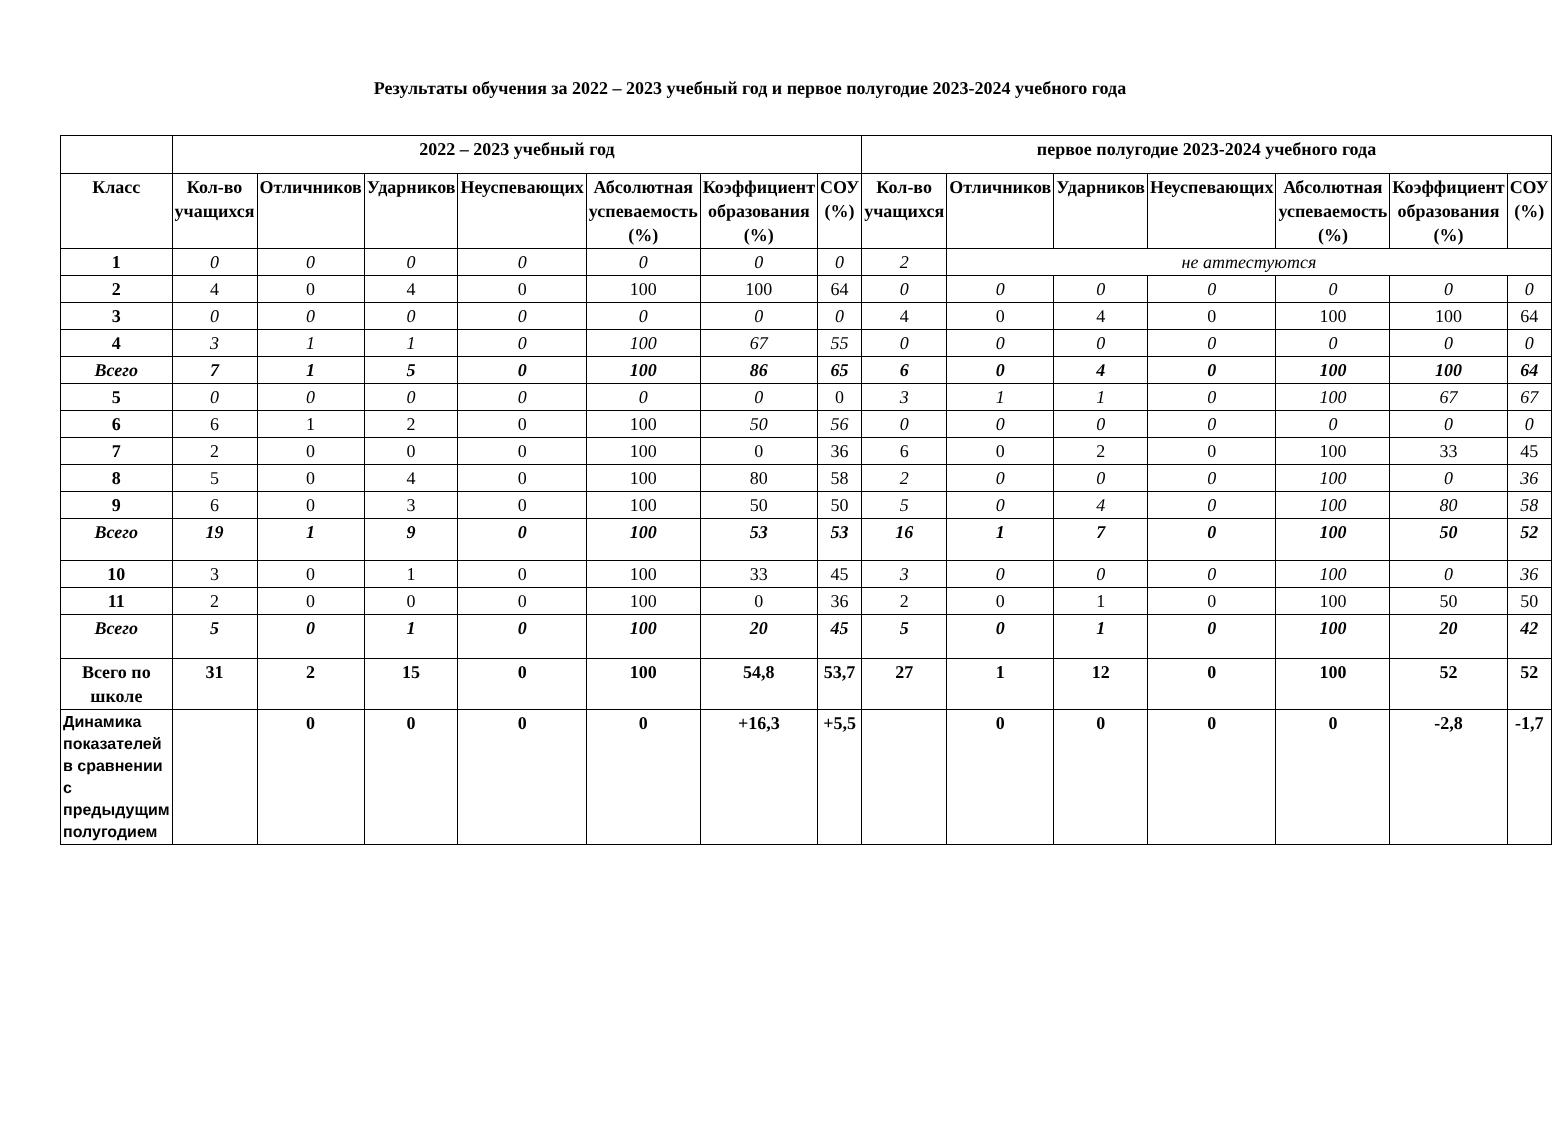Результаты обучения за 2022 – 2023 учебный год и первое полугодие 2023-2024 учебного года
| | 2022 – 2023 учебный год | | | | | | | первое полугодие 2023-2024 учебного года | | | | | | |
| --- | --- | --- | --- | --- | --- | --- | --- | --- | --- | --- | --- | --- | --- | --- |
| Класс | Кол-во учащихся | Отличников | Ударников | Неуспевающих | Абсолютная успеваемость (%) | Коэффициент образования (%) | СОУ (%) | Кол-во учащихся | Отличников | Ударников | Неуспевающих | Абсолютная успеваемость (%) | Коэффициент образования (%) | СОУ (%) |
| 1 | 0 | 0 | 0 | 0 | 0 | 0 | 0 | 2 | не аттестуются | | | | | |
| 2 | 4 | 0 | 4 | 0 | 100 | 100 | 64 | 0 | 0 | 0 | 0 | 0 | 0 | 0 |
| 3 | 0 | 0 | 0 | 0 | 0 | 0 | 0 | 4 | 0 | 4 | 0 | 100 | 100 | 64 |
| 4 | 3 | 1 | 1 | 0 | 100 | 67 | 55 | 0 | 0 | 0 | 0 | 0 | 0 | 0 |
| Всего | 7 | 1 | 5 | 0 | 100 | 86 | 65 | 6 | 0 | 4 | 0 | 100 | 100 | 64 |
| 5 | 0 | 0 | 0 | 0 | 0 | 0 | 0 | 3 | 1 | 1 | 0 | 100 | 67 | 67 |
| 6 | 6 | 1 | 2 | 0 | 100 | 50 | 56 | 0 | 0 | 0 | 0 | 0 | 0 | 0 |
| 7 | 2 | 0 | 0 | 0 | 100 | 0 | 36 | 6 | 0 | 2 | 0 | 100 | 33 | 45 |
| 8 | 5 | 0 | 4 | 0 | 100 | 80 | 58 | 2 | 0 | 0 | 0 | 100 | 0 | 36 |
| 9 | 6 | 0 | 3 | 0 | 100 | 50 | 50 | 5 | 0 | 4 | 0 | 100 | 80 | 58 |
| Всего | 19 | 1 | 9 | 0 | 100 | 53 | 53 | 16 | 1 | 7 | 0 | 100 | 50 | 52 |
| 10 | 3 | 0 | 1 | 0 | 100 | 33 | 45 | 3 | 0 | 0 | 0 | 100 | 0 | 36 |
| 11 | 2 | 0 | 0 | 0 | 100 | 0 | 36 | 2 | 0 | 1 | 0 | 100 | 50 | 50 |
| Всего | 5 | 0 | 1 | 0 | 100 | 20 | 45 | 5 | 0 | 1 | 0 | 100 | 20 | 42 |
| Всего по школе | 31 | 2 | 15 | 0 | 100 | 54,8 | 53,7 | 27 | 1 | 12 | 0 | 100 | 52 | 52 |
| Динамика показателей в сравнении с предыдущим полугодием | | 0 | 0 | 0 | 0 | +16,3 | +5,5 | | 0 | 0 | 0 | 0 | -2,8 | -1,7 |